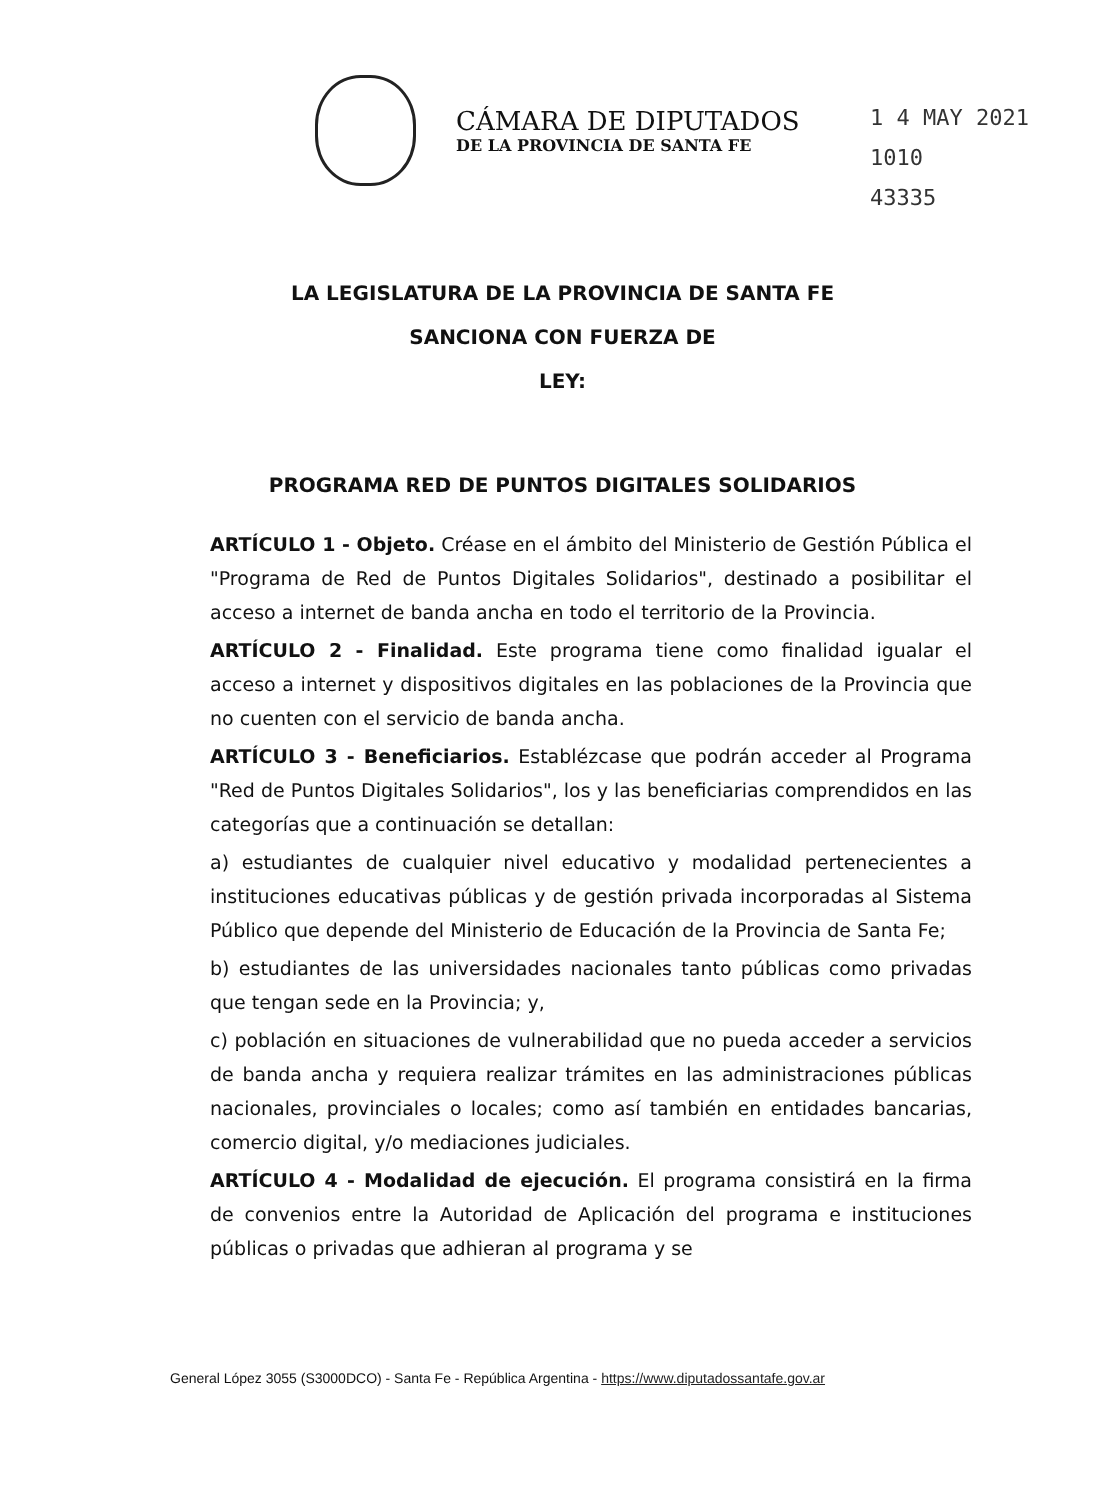CÁMARA DE DIPUTADOS
DE LA PROVINCIA DE SANTA FE
1 4 MAY 2021
1010
43335
LA LEGISLATURA DE LA PROVINCIA DE SANTA FE
SANCIONA CON FUERZA DE
LEY:
PROGRAMA RED DE PUNTOS DIGITALES SOLIDARIOS
ARTÍCULO 1 - Objeto. Créase en el ámbito del Ministerio de Gestión Pública el "Programa de Red de Puntos Digitales Solidarios", destinado a posibilitar el acceso a internet de banda ancha en todo el territorio de la Provincia.
ARTÍCULO 2 - Finalidad. Este programa tiene como finalidad igualar el acceso a internet y dispositivos digitales en las poblaciones de la Provincia que no cuenten con el servicio de banda ancha.
ARTÍCULO 3 - Beneficiarios. Establézcase que podrán acceder al Programa "Red de Puntos Digitales Solidarios", los y las beneficiarias comprendidos en las categorías que a continuación se detallan:
a) estudiantes de cualquier nivel educativo y modalidad pertenecientes a instituciones educativas públicas y de gestión privada incorporadas al Sistema Público que depende del Ministerio de Educación de la Provincia de Santa Fe;
b) estudiantes de las universidades nacionales tanto públicas como privadas que tengan sede en la Provincia; y,
c) población en situaciones de vulnerabilidad que no pueda acceder a servicios de banda ancha y requiera realizar trámites en las administraciones públicas nacionales, provinciales o locales; como así también en entidades bancarias, comercio digital, y/o mediaciones judiciales.
ARTÍCULO 4 - Modalidad de ejecución. El programa consistirá en la firma de convenios entre la Autoridad de Aplicación del programa e instituciones públicas o privadas que adhieran al programa y se
General López 3055 (S3000DCO) - Santa Fe - República Argentina - https://www.diputadossantafe.gov.ar